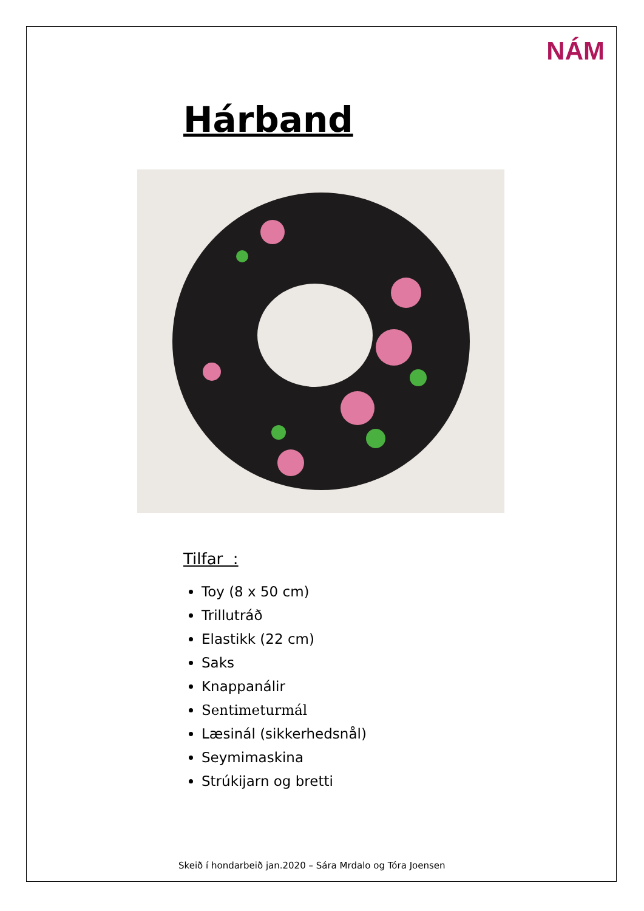NÁM
Hárband
Tilfar :
Toy (8 x 50 cm)
Trillutráð
Elastikk (22 cm)
Saks
Knappanálir
Sentimeturmál
Læsinál (sikkerhedsnål)
Seymimaskina
Strúkijarn og bretti
Skeið í hondarbeið jan.2020 – Sára Mrdalo og Tóra Joensen